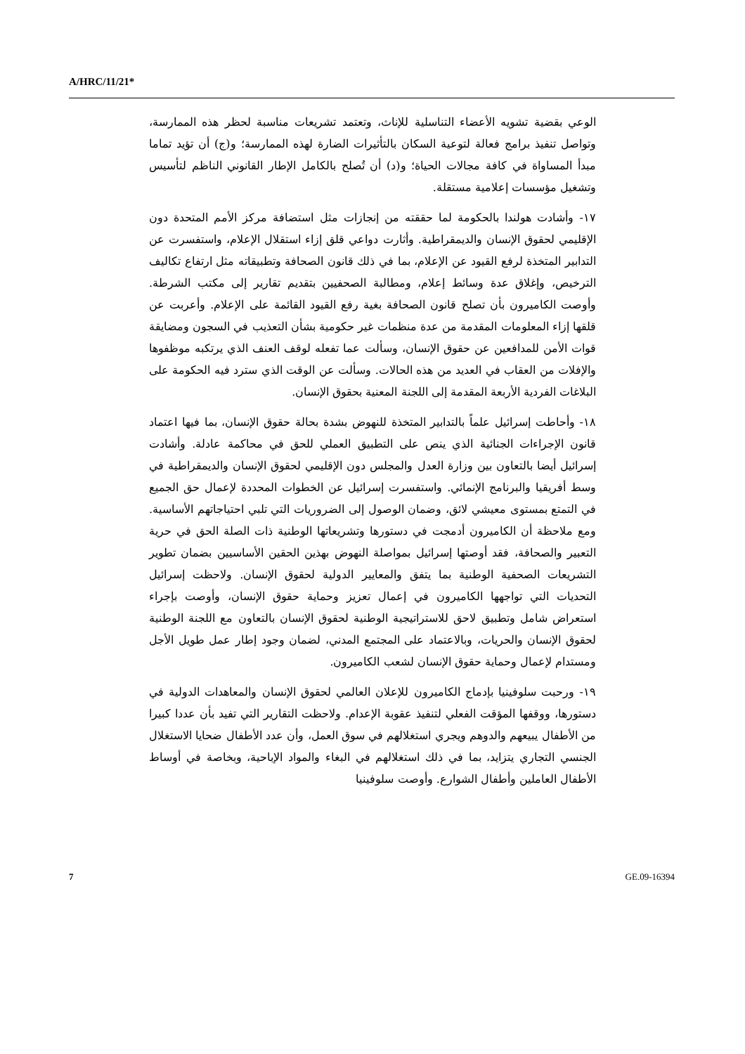A/HRC/11/21*
الوعي بقضية تشويه الأعضاء التناسلية للإناث، وتعتمد تشريعات مناسبة لحظر هذه الممارسة، وتواصل تنفيذ برامج فعالة لتوعية السكان بالتأثيرات الضارة لهذه الممارسة؛ و(ج) أن تؤيد تماما مبدأ المساواة في كافة مجالات الحياة؛ و(د) أن تُصلح بالكامل الإطار القانوني الناظم لتأسيس وتشغيل مؤسسات إعلامية مستقلة.
١٧- وأشادت هولندا بالحكومة لما حققته من إنجازات مثل استضافة مركز الأمم المتحدة دون الإقليمي لحقوق الإنسان والديمقراطية. وأثارت دواعي قلق إزاء استقلال الإعلام، واستفسرت عن التدابير المتخذة لرفع القيود عن الإعلام، بما في ذلك قانون الصحافة وتطبيقاته مثل ارتفاع تكاليف الترخيص، وإغلاق عدة وسائط إعلام، ومطالبة الصحفيين بتقديم تقارير إلى مكتب الشرطة. وأوصت الكاميرون بأن تصلح قانون الصحافة بغية رفع القيود القائمة على الإعلام. وأعربت عن قلقها إزاء المعلومات المقدمة من عدة منظمات غير حكومية بشأن التعذيب في السجون ومضايقة قوات الأمن للمدافعين عن حقوق الإنسان، وسألت عما تفعله لوقف العنف الذي يرتكبه موظفوها والإفلات من العقاب في العديد من هذه الحالات. وسألت عن الوقت الذي سترد فيه الحكومة على البلاغات الفردية الأربعة المقدمة إلى اللجنة المعنية بحقوق الإنسان.
١٨- وأحاطت إسرائيل علماً بالتدابير المتخذة للنهوض بشدة بحالة حقوق الإنسان، بما فيها اعتماد قانون الإجراءات الجنائية الذي ينص على التطبيق العملي للحق في محاكمة عادلة. وأشادت إسرائيل أيضا بالتعاون بين وزارة العدل والمجلس دون الإقليمي لحقوق الإنسان والديمقراطية في وسط أفريقيا والبرنامج الإنمائي. واستفسرت إسرائيل عن الخطوات المحددة لإعمال حق الجميع في التمتع بمستوى معيشي لائق، وضمان الوصول إلى الضروريات التي تلبي احتياجاتهم الأساسية. ومع ملاحظة أن الكاميرون أدمجت في دستورها وتشريعاتها الوطنية ذات الصلة الحق في حرية التعبير والصحافة، فقد أوصتها إسرائيل بمواصلة النهوض بهذين الحقين الأساسيين بضمان تطوير التشريعات الصحفية الوطنية بما يتفق والمعايير الدولية لحقوق الإنسان. ولاحظت إسرائيل التحديات التي تواجهها الكاميرون في إعمال تعزيز وحماية حقوق الإنسان، وأوصت بإجراء استعراض شامل وتطبيق لاحق للاستراتيجية الوطنية لحقوق الإنسان بالتعاون مع اللجنة الوطنية لحقوق الإنسان والحريات، وبالاعتماد على المجتمع المدني، لضمان وجود إطار عمل طويل الأجل ومستدام لإعمال وحماية حقوق الإنسان لشعب الكاميرون.
١٩- ورحبت سلوفينيا بإدماج الكاميرون للإعلان العالمي لحقوق الإنسان والمعاهدات الدولية في دستورها، ووقفها المؤقت الفعلي لتنفيذ عقوبة الإعدام. ولاحظت التقارير التي تفيد بأن عددا كبيرا من الأطفال يبيعهم والدوهم ويجري استغلالهم في سوق العمل، وأن عدد الأطفال ضحايا الاستغلال الجنسي التجاري يتزايد، بما في ذلك استغلالهم في البغاء والمواد الإباحية، وبخاصة في أوساط الأطفال العاملين وأطفال الشوارع. وأوصت سلوفينيا
7 GE.09-16394